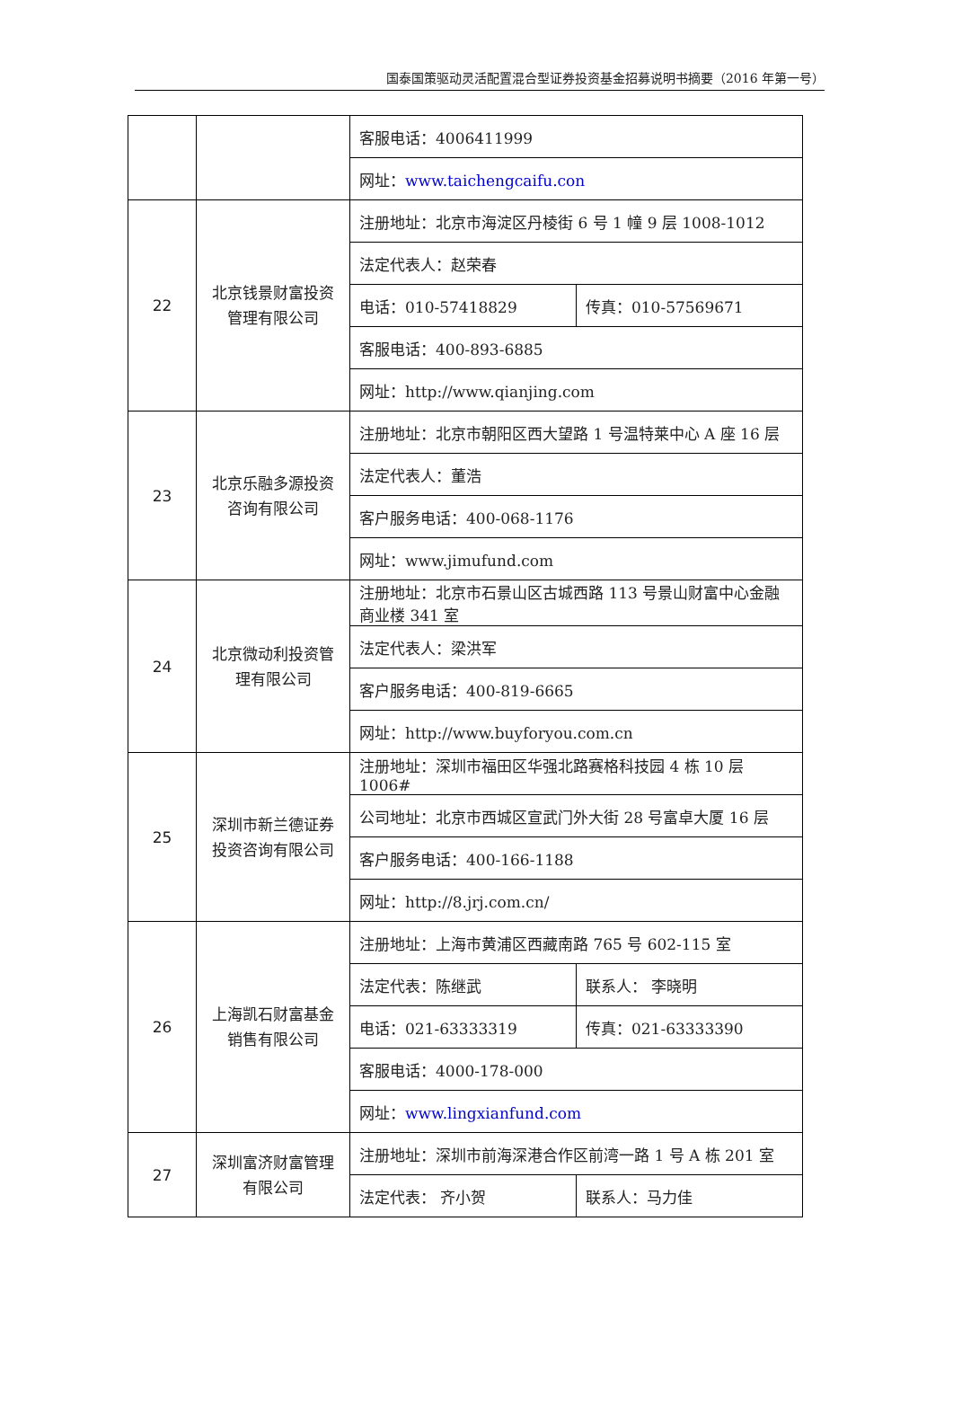国泰国策驱动灵活配置混合型证券投资基金招募说明书摘要（2016 年第一号）
| | | 客服电话：4006411999 | |
| | | 网址： www.taichengcaifu.con | |
| 22 | 北京钱景财富投资管理有限公司 | 注册地址：北京市海淀区丹棱街 6 号 1 幢 9 层 1008-1012 | |
| | | 法定代表人：赵荣春 | |
| | | 电话：010-57418829 | 传真：010-57569671 |
| | | 客服电话：400-893-6885 | |
| | | 网址：http://www.qianjing.com | |
| 23 | 北京乐融多源投资咨询有限公司 | 注册地址：北京市朝阳区西大望路 1 号温特莱中心 A 座 16 层 | |
| | | 法定代表人：董浩 | |
| | | 客户服务电话：400-068-1176 | |
| | | 网址：www.jimufund.com | |
| 24 | 北京微动利投资管理有限公司 | 注册地址：北京市石景山区古城西路 113 号景山财富中心金融商业楼 341 室 | |
| | | 法定代表人：梁洪军 | |
| | | 客户服务电话：400-819-6665 | |
| | | 网址：http://www.buyforyou.com.cn | |
| 25 | 深圳市新兰德证券投资咨询有限公司 | 注册地址：深圳市福田区华强北路赛格科技园 4 栋 10 层 1006# | |
| | | 公司地址：北京市西城区宣武门外大街 28 号富卓大厦 16 层 | |
| | | 客户服务电话：400-166-1188 | |
| | | 网址：http://8.jrj.com.cn/ | |
| 26 | 上海凯石财富基金销售有限公司 | 注册地址：上海市黄浦区西藏南路 765 号 602-115 室 | |
| | | 法定代表：陈继武 | 联系人： 李晓明 |
| | | 电话：021-63333319 | 传真：021-63333390 |
| | | 客服电话：4000-178-000 | |
| | | 网址： www.lingxianfund.com | |
| 27 | 深圳富济财富管理有限公司 | 注册地址：深圳市前海深港合作区前湾一路 1 号 A 栋 201 室 | |
| | | 法定代表： 齐小贺 | 联系人：马力佳 |